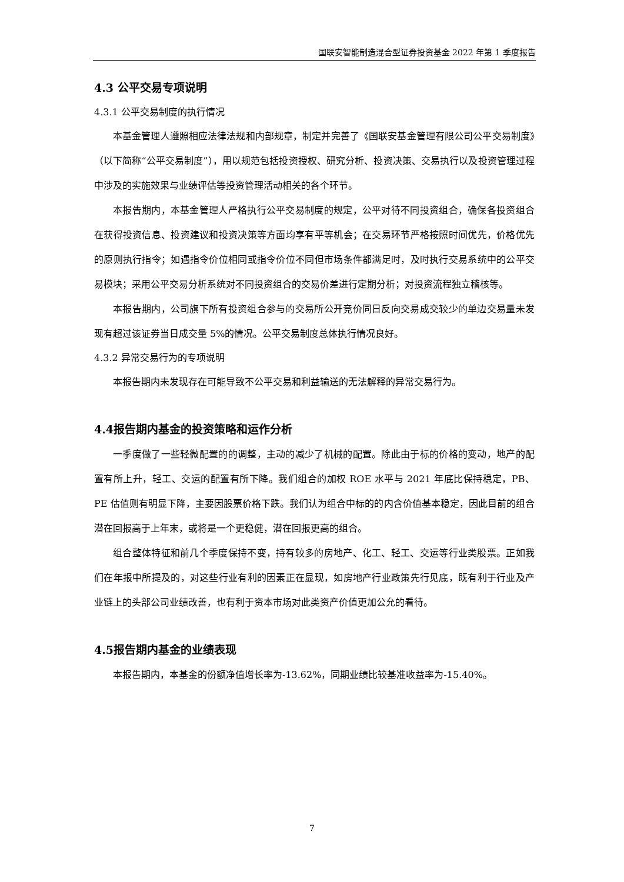国联安智能制造混合型证券投资基金 2022 年第 1 季度报告
4.3 公平交易专项说明
4.3.1 公平交易制度的执行情况
本基金管理人遵照相应法律法规和内部规章，制定并完善了《国联安基金管理有限公司公平交易制度》（以下简称“公平交易制度”），用以规范包括投资授权、研究分析、投资决策、交易执行以及投资管理过程中涉及的实施效果与业绩评估等投资管理活动相关的各个环节。
本报告期内，本基金管理人严格执行公平交易制度的规定，公平对待不同投资组合，确保各投资组合在获得投资信息、投资建议和投资决策等方面均享有平等机会；在交易环节严格按照时间优先，价格优先的原则执行指令；如遇指令价位相同或指令价位不同但市场条件都满足时，及时执行交易系统中的公平交易模块；采用公平交易分析系统对不同投资组合的交易价差进行定期分析；对投资流程独立稽核等。
本报告期内，公司旗下所有投资组合参与的交易所公开竞价同日反向交易成交较少的单边交易量未发现有超过该证券当日成交量 5%的情况。公平交易制度总体执行情况良好。
4.3.2 异常交易行为的专项说明
本报告期内未发现存在可能导致不公平交易和利益输送的无法解释的异常交易行为。
4.4报告期内基金的投资策略和运作分析
一季度做了一些轻微配置的的调整，主动的减少了机械的配置。除此由于标的价格的变动，地产的配置有所上升，轻工、交运的配置有所下降。我们组合的加权 ROE 水平与 2021 年底比保持稳定，PB、PE 估值则有明显下降，主要因股票价格下跌。我们认为组合中标的的内含价值基本稳定，因此目前的组合潜在回报高于上年末，或将是一个更稳健，潜在回报更高的组合。
组合整体特征和前几个季度保持不变，持有较多的房地产、化工、轻工、交运等行业类股票。正如我们在年报中所提及的，对这些行业有利的因素正在显现，如房地产行业政策先行见底，既有利于行业及产业链上的头部公司业绩改善，也有利于资本市场对此类资产价值更加公允的看待。
4.5报告期内基金的业绩表现
本报告期内，本基金的份额净值增长率为-13.62%，同期业绩比较基准收益率为-15.40%。
7